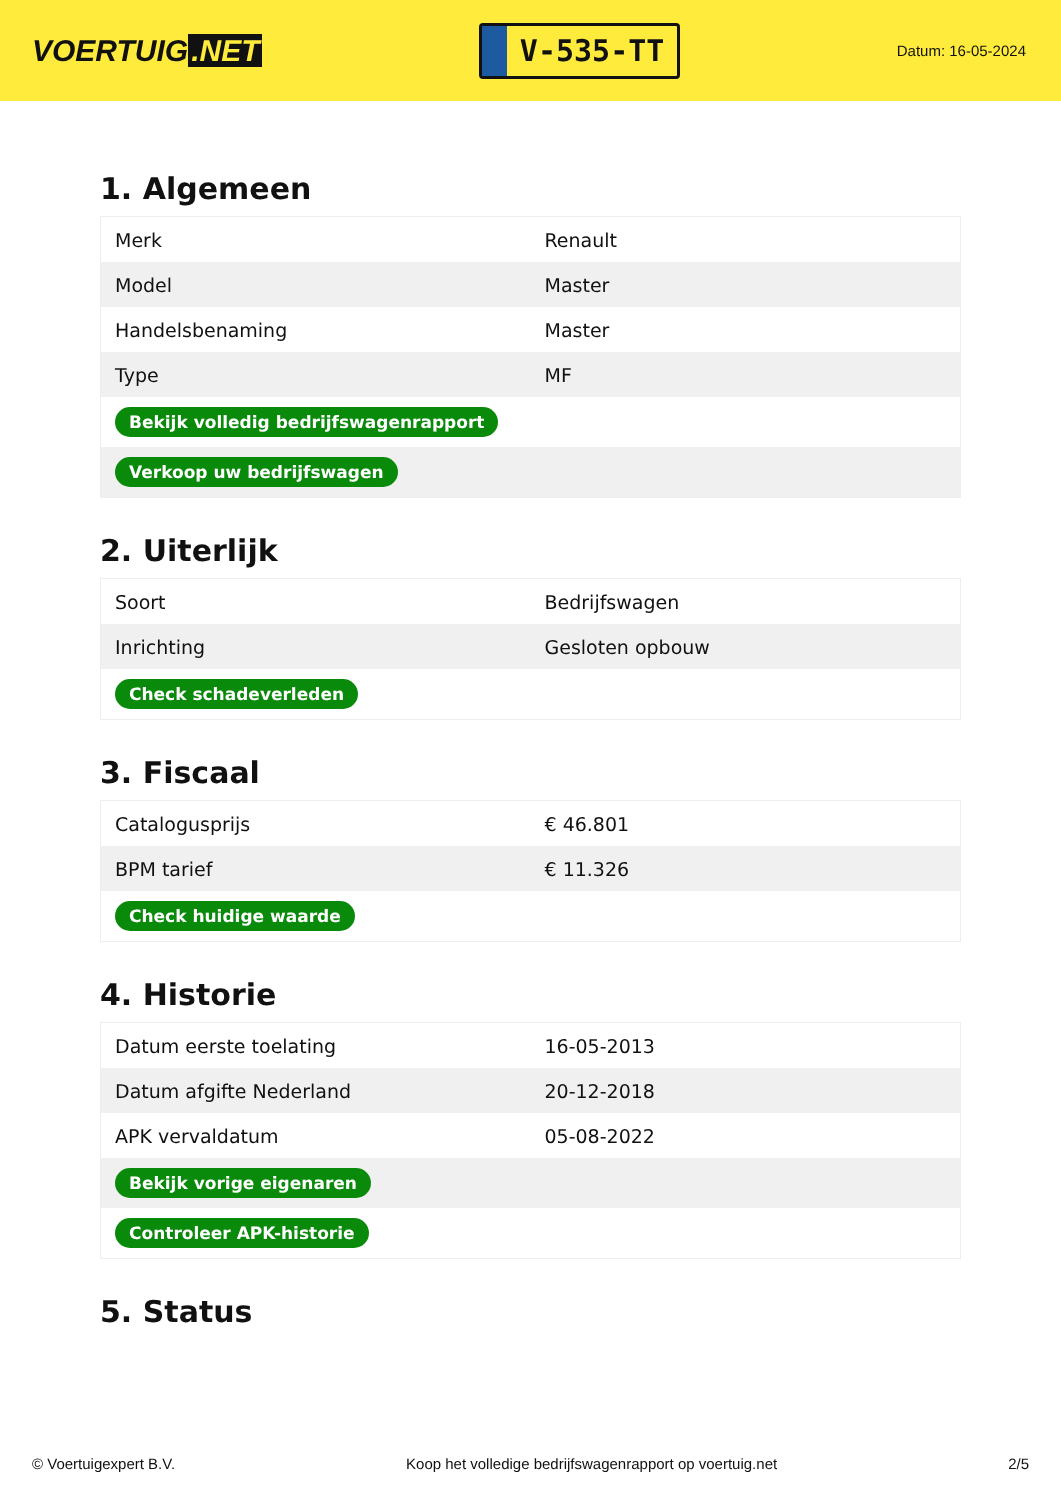VOERTUIG.NET
V-535-TT
Datum: 16-05-2024
1. Algemeen
| Merk | Renault |
| Model | Master |
| Handelsbenaming | Master |
| Type | MF |
| Bekijk volledig bedrijfswagenrapport | |
| Verkoop uw bedrijfswagen | |
2. Uiterlijk
| Soort | Bedrijfswagen |
| Inrichting | Gesloten opbouw |
| Check schadeverleden | |
3. Fiscaal
| Catalogusprijs | € 46.801 |
| BPM tarief | € 11.326 |
| Check huidige waarde | |
4. Historie
| Datum eerste toelating | 16-05-2013 |
| Datum afgifte Nederland | 20-12-2018 |
| APK vervaldatum | 05-08-2022 |
| Bekijk vorige eigenaren | |
| Controleer APK-historie | |
5. Status
© Voertuigexpert B.V. Koop het volledige bedrijfswagenrapport op voertuig.net 2/5